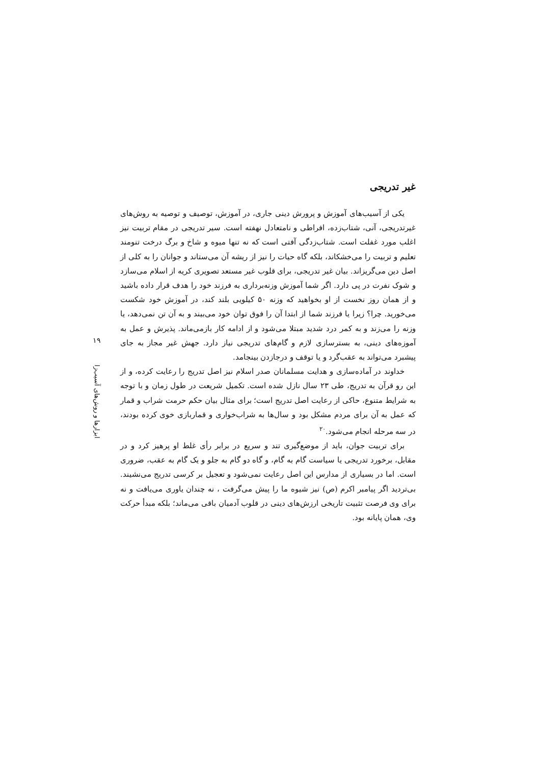غیر تدریجی
یکی از آسیب‌های آموزش و پرورش دینی جاری، در آموزش، توصیف و توصیه به روش‌های غیرتدریجی، آنی، شتاب‌زده، افراطی و نامتعادل نهفته است. سیر تدریجی در مقام تربیت نیز اغلب مورد غفلت است. شتاب‌زدگی آفتی است که نه تنها میوه و شاخ و برگ درخت تنومند تعلیم و تربیت را می‌خشکاند، بلکه گاه حیات را نیز از ریشه آن می‌ستاند و جوانان را به کلی از اصل دین می‌گریزاند. بیان غیر تدریجی، برای قلوب غیر مستعد تصویری کریه از اسلام می‌سازد و شوک نفرت در پی دارد. اگر شما آموزش وزنه‌برداری به فرزند خود را هدف قرار داده باشید و از همان روز نخست از او بخواهید که وزنه ۵۰ کیلویی بلند کند، در آموزش خود شکست می‌خورید. چرا؟ زیرا یا فرزند شما از ابتدا آن را فوق توان خود می‌بیند و به آن تن نمی‌دهد، یا وزنه را می‌زند و به کمر درد شدید مبتلا می‌شود و از ادامه کار بازمی‌ماند. پذیرش و عمل به آموزه‌های دینی، به بسترسازی لازم و گام‌های تدریجی نیاز دارد. جهش غیر مجاز به جای پیشبرد می‌تواند به عقب‌گرد و یا توقف و درجازدن بینجامد.
خداوند در آماده‌سازی و هدایت مسلمانان صدر اسلام نیز اصل تدریج را رعایت کرده، و از این رو قرآن به تدریج، طی ۲۳ سال نازل شده است. تکمیل شریعت در طول زمان و با توجه به شرایط متنوع، حاکی از رعایت اصل تدریج است؛ برای مثال بیان حکم حرمت شراب و قمار که عمل به آن برای مردم مشکل بود و سال‌ها به شراب‌خواری و قماربازی خوی کرده بودند، در سه مرحله انجام می‌شود.<sup>۲۰</sup>
برای تربیت جوان، باید از موضع‌گیری تند و سریع در برابر رأی غلط او پرهیز کرد و در مقابل، برخورد تدریجی یا سیاست گام به گام، و گاه دو گام به جلو و یک گام به عقب، ضروری است. اما در بسیاری از مدارس این اصل رعایت نمی‌شود و تعجیل بر کرسی تدریج می‌نشیند. بی‌تردید اگر پیامبر اکرم (ص) نیز شیوه ما را پیش می‌گرفت ، نه چندان یاوری می‌یافت و نه برای وی فرصت تثبیت تاریخی ارزش‌های دینی در قلوب آدمیان باقی می‌ماند؛ بلکه مبدأ حرکت وی، همان پایانه بود.
۱۹
ابزارها و روش‌های آسیب‌زا